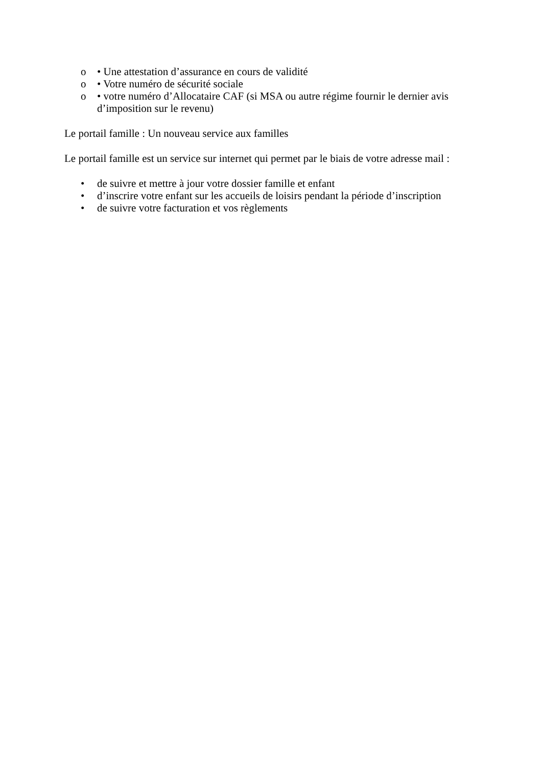o • Une attestation d’assurance en cours de validité
o • Votre numéro de sécurité sociale
o • votre numéro d’Allocataire CAF (si MSA ou autre régime fournir le dernier avis d’imposition sur le revenu)
Le portail famille : Un nouveau service aux familles
Le portail famille est un service sur internet qui permet par le biais de votre adresse mail :
• de suivre et mettre à jour votre dossier famille et enfant
• d’inscrire votre enfant sur les accueils de loisirs pendant la période d’inscription
• de suivre votre facturation et vos règlements